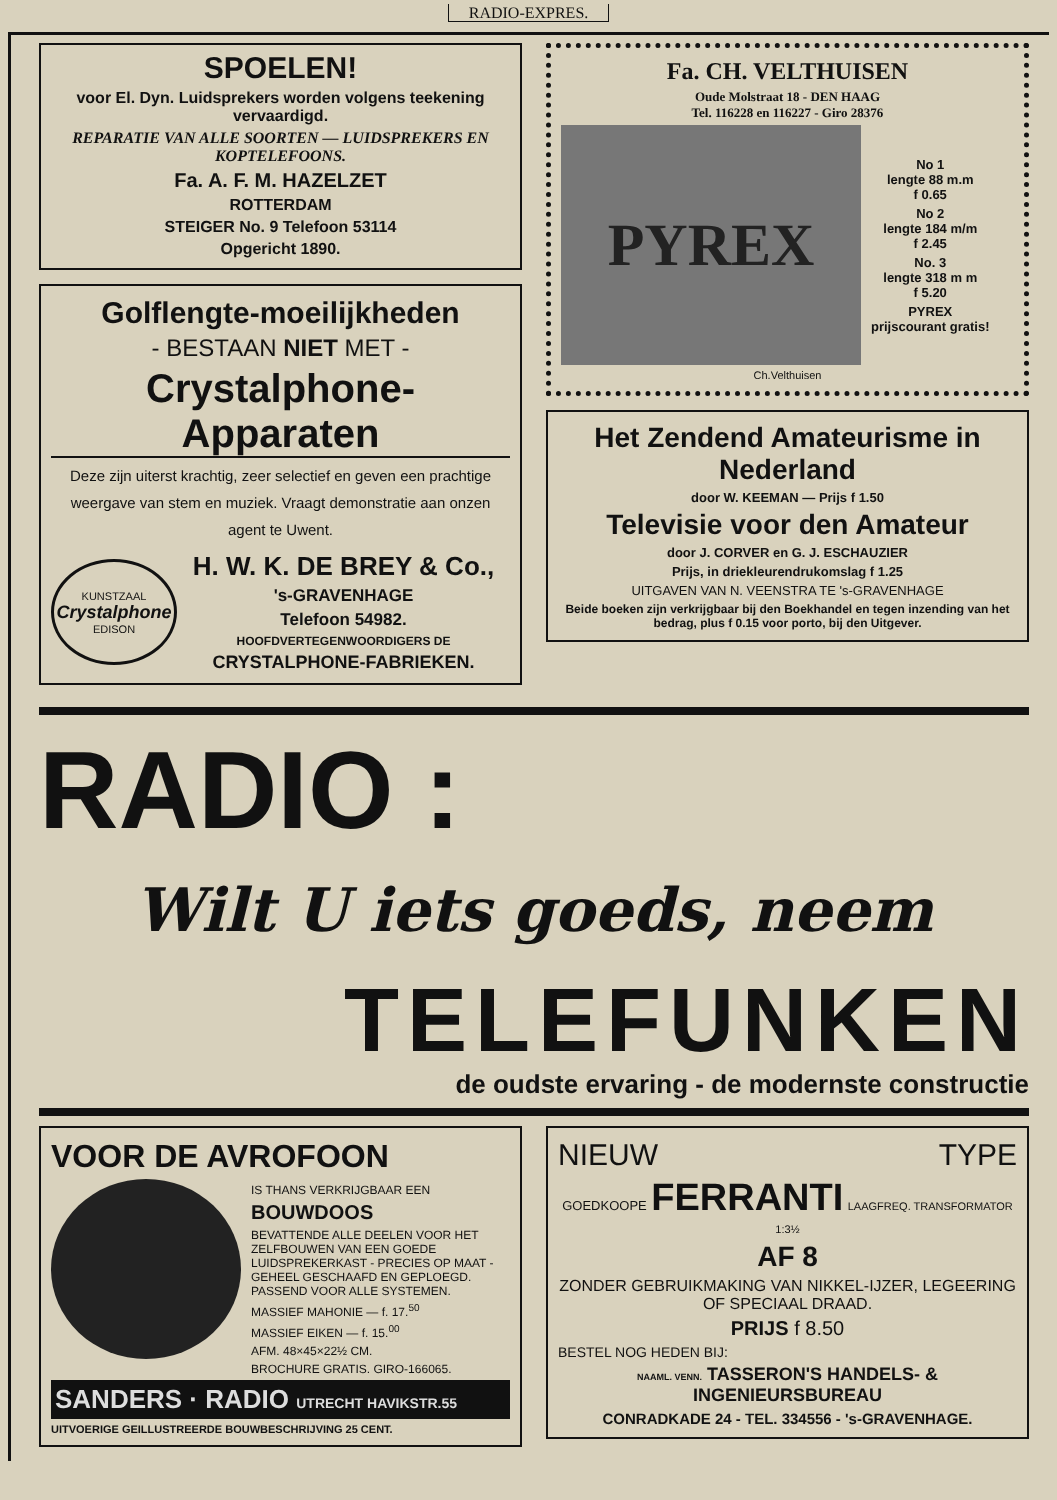RADIO-EXPRES.
SPOELEN!
voor El. Dyn. Luidsprekers worden volgens teekening vervaardigd.
REPARATIE VAN ALLE SOORTEN — LUIDSPREKERS EN KOPTELEFOONS.
Fa. A. F. M. HAZELZET
ROTTERDAM
STEIGER No. 9 Telefoon 53114
Opgericht 1890.
Golflengte-moeilijkheden
- BESTAAN NIET MET -
Crystalphone-Apparaten
Deze zijn uiterst krachtig, zeer selectief en geven een prachtige weergave van stem en muziek. Vraagt demonstratie aan onzen agent te Uwent.
KUNSTZAAL
Crystalphone
EDISON
H. W. K. DE BREY & Co.,
's-GRAVENHAGE
Telefoon 54982.
HOOFDVERTEGENWOORDIGERS DE
CRYSTALPHONE-FABRIEKEN.
Fa. CH. VELTHUISEN
Oude Molstraat 18 - DEN HAAG
Tel. 116228 en 116227 - Giro 28376
PYREX
No 1
lengte 88 m.m
f 0.65
No 2
lengte 184 m/m
f 2.45
No. 3
lengte 318 m m
f 5.20
PYREX
prijscourant gratis!
Ch.Velthuisen
Het Zendend Amateurisme in Nederland
door W. KEEMAN — Prijs f 1.50
Televisie voor den Amateur
door J. CORVER en G. J. ESCHAUZIER
Prijs, in driekleurendrukomslag f 1.25
UITGAVEN VAN N. VEENSTRA TE 's-GRAVENHAGE
Beide boeken zijn verkrijgbaar bij den Boekhandel en tegen inzending van het bedrag, plus f 0.15 voor porto, bij den Uitgever.
RADIO :
Wilt U iets goeds, neem
TELEFUNKEN
de oudste ervaring - de modernste constructie
VOOR DE AVROFOON
IS THANS VERKRIJGBAAR EEN
BOUWDOOS
BEVATTENDE ALLE DEELEN VOOR HET ZELFBOUWEN VAN EEN GOEDE LUIDSPREKERKAST - PRECIES OP MAAT - GEHEEL GESCHAAFD EN GEPLOEGD. PASSEND VOOR ALLE SYSTEMEN.
MASSIEF MAHONIE — f. 17.<sup>50</sup>
MASSIEF EIKEN — f. 15.<sup>00</sup>
AFM. 48×45×22½ CM.
BROCHURE GRATIS. GIRO-166065.
SANDERS · RADIO UTRECHT HAVIKSTR.55
UITVOERIGE GEILLUSTREERDE BOUWBESCHRIJVING 25 CENT.
NIEUW TYPE
GOEDKOOPE FERRANTI LAAGFREQ. TRANSFORMATOR 1:3½
AF 8
ZONDER GEBRUIKMAKING VAN NIKKEL-IJZER, LEGEERING OF SPECIAAL DRAAD.
PRIJS f 8.50
BESTEL NOG HEDEN BIJ:
NAAML. VENN. TASSERON'S HANDELS- & INGENIEURSBUREAU
CONRADKADE 24 - TEL. 334556 - 's-GRAVENHAGE.